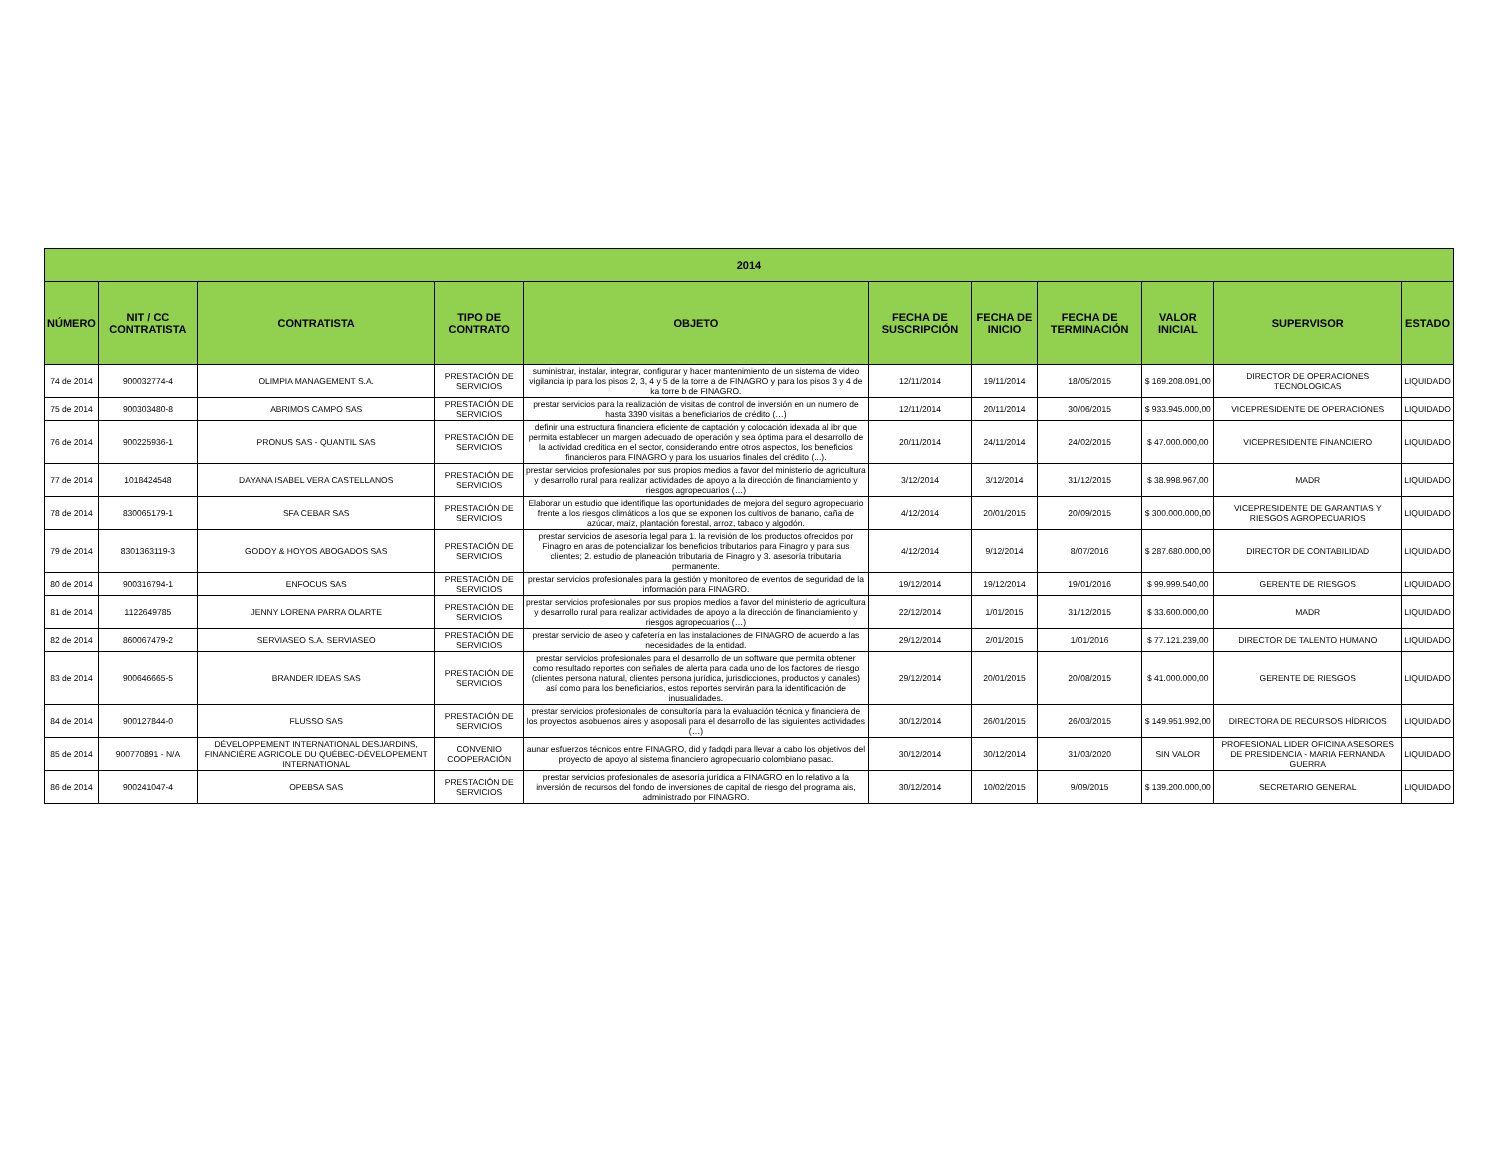| 2014 | | | | | | | | | | |
| --- | --- | --- | --- | --- | --- | --- | --- | --- | --- | --- |
| NÚMERO | NIT / CC CONTRATISTA | CONTRATISTA | TIPO DE CONTRATO | OBJETO | FECHA DE SUSCRIPCIÓN | FECHA DE INICIO | FECHA DE TERMINACIÓN | VALOR INICIAL | SUPERVISOR | ESTADO |
| 74 de 2014 | 900032774-4 | OLIMPIA MANAGEMENT S.A. | PRESTACIÓN DE SERVICIOS | suministrar, instalar, integrar, configurar y hacer mantenimiento de un sistema de video vigilancia ip para los pisos 2, 3, 4 y 5 de la torre a de FINAGRO y para los pisos 3 y 4 de ka torre b de FINAGRO. | 12/11/2014 | 19/11/2014 | 18/05/2015 | $ 169.208.091,00 | DIRECTOR DE OPERACIONES TECNOLOGICAS | LIQUIDADO |
| 75 de 2014 | 900303480-8 | ABRIMOS CAMPO SAS | PRESTACIÓN DE SERVICIOS | prestar servicios para la realización de visitas de control de inversión en un numero de hasta 3390 visitas a beneficiarios de crédito (…) | 12/11/2014 | 20/11/2014 | 30/06/2015 | $ 933.945.000,00 | VICEPRESIDENTE DE OPERACIONES | LIQUIDADO |
| 76 de 2014 | 900225936-1 | PRONUS SAS - QUANTIL SAS | PRESTACIÓN DE SERVICIOS | definir una estructura financiera eficiente de captación y colocación idexada al ibr que permita establecer un margen adecuado de operación y sea óptima para el desarrollo de la actividad creditica en el sector, considerando entre otros aspectos, los beneficios financieros para FINAGRO y para los usuarios finales del crédito (...). | 20/11/2014 | 24/11/2014 | 24/02/2015 | $ 47.000.000,00 | VICEPRESIDENTE FINANCIERO | LIQUIDADO |
| 77 de 2014 | 1018424548 | DAYANA ISABEL VERA CASTELLANOS | PRESTACIÓN DE SERVICIOS | prestar servicios profesionales por sus propios medios a favor del ministerio de agricultura y desarrollo rural para realizar actividades de apoyo a la dirección de financiamiento y riesgos agropecuarios (…) | 3/12/2014 | 3/12/2014 | 31/12/2015 | $ 38.998.967,00 | MADR | LIQUIDADO |
| 78 de 2014 | 830065179-1 | SFA CEBAR SAS | PRESTACIÓN DE SERVICIOS | Elaborar un estudio que identifique las oportunidades de mejora del seguro agropecuario frente a los riesgos climáticos a los que se exponen los cultivos de banano, caña de azúcar, maíz, plantación forestal, arroz, tabaco y algodón. | 4/12/2014 | 20/01/2015 | 20/09/2015 | $ 300.000.000,00 | VICEPRESIDENTE DE GARANTIAS Y RIESGOS AGROPECUARIOS | LIQUIDADO |
| 79 de 2014 | 8301363119-3 | GODOY & HOYOS ABOGADOS SAS | PRESTACIÓN DE SERVICIOS | prestar servicios de asesoría legal para 1. la revisión de los productos ofrecidos por Finagro en aras de potencializar los beneficios tributarios para Finagro y para sus clientes; 2. estudio de planeación tributaria de Finagro y 3. asesoría tributaria permanente. | 4/12/2014 | 9/12/2014 | 8/07/2016 | $ 287.680.000,00 | DIRECTOR DE CONTABILIDAD | LIQUIDADO |
| 80 de 2014 | 900316794-1 | ENFOCUS SAS | PRESTACIÓN DE SERVICIOS | prestar servicios profesionales para la gestión y monitoreo de eventos de seguridad de la información para FINAGRO. | 19/12/2014 | 19/12/2014 | 19/01/2016 | $ 99.999.540,00 | GERENTE DE RIESGOS | LIQUIDADO |
| 81 de 2014 | 1122649785 | JENNY LORENA PARRA OLARTE | PRESTACIÓN DE SERVICIOS | prestar servicios profesionales por sus propios medios a favor del ministerio de agricultura y desarrollo rural para realizar actividades de apoyo a la dirección de financiamiento y riesgos agropecuarios (…) | 22/12/2014 | 1/01/2015 | 31/12/2015 | $ 33.600.000,00 | MADR | LIQUIDADO |
| 82 de 2014 | 860067479-2 | SERVIASEO S.A. SERVIASEO | PRESTACIÓN DE SERVICIOS | prestar servicio de aseo y cafetería en las instalaciones de FINAGRO de acuerdo a las necesidades de la entidad. | 29/12/2014 | 2/01/2015 | 1/01/2016 | $ 77.121.239,00 | DIRECTOR DE TALENTO HUMANO | LIQUIDADO |
| 83 de 2014 | 900646665-5 | BRANDER IDEAS SAS | PRESTACIÓN DE SERVICIOS | prestar servicios profesionales para el desarrollo de un software que permita obtener como resultado reportes con señales de alerta para cada uno de los factores de riesgo (clientes persona natural, clientes persona jurídica, jurisdicciones, productos y canales) así como para los beneficiarios, estos reportes servirán para la identificación de inusualidades. | 29/12/2014 | 20/01/2015 | 20/08/2015 | $ 41.000.000,00 | GERENTE DE RIESGOS | LIQUIDADO |
| 84 de 2014 | 900127844-0 | FLUSSO SAS | PRESTACIÓN DE SERVICIOS | prestar servicios profesionales de consultoría para la evaluación técnica y financiera de los proyectos asobuenos aires y asoposali para el desarrollo de las siguientes actividades (…) | 30/12/2014 | 26/01/2015 | 26/03/2015 | $ 149.951.992,00 | DIRECTORA DE RECURSOS HÍDRICOS | LIQUIDADO |
| 85 de 2014 | 900770891 - N/A | DÉVELOPPEMENT INTERNATIONAL DESJARDINS, FINANCIÈRE AGRICOLE DU QUÉBEC-DÉVELOPEMENT INTERNATIONAL | CONVENIO COOPERACIÓN | aunar esfuerzos técnicos entre FINAGRO, did y fadqdi para llevar a cabo los objetivos del proyecto de apoyo al sistema financiero agropecuario colombiano pasac. | 30/12/2014 | 30/12/2014 | 31/03/2020 | SIN VALOR | PROFESIONAL LIDER OFICINA ASESORES DE PRESIDENCIA - MARIA FERNANDA GUERRA | LIQUIDADO |
| 86 de 2014 | 900241047-4 | OPEBSA SAS | PRESTACIÓN DE SERVICIOS | prestar servicios profesionales de asesoría jurídica a FINAGRO en lo relativo a la inversión de recursos del fondo de inversiones de capital de riesgo del programa ais, administrado por FINAGRO. | 30/12/2014 | 10/02/2015 | 9/09/2015 | $ 139.200.000,00 | SECRETARIO GENERAL | LIQUIDADO |